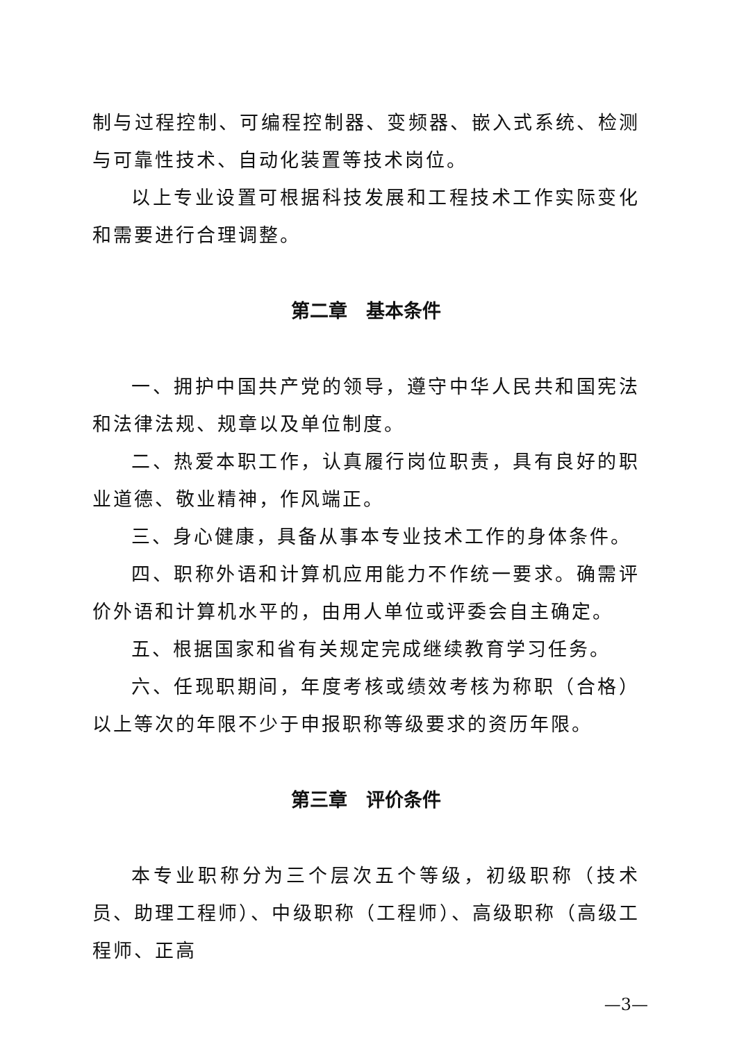制与过程控制、可编程控制器、变频器、嵌入式系统、检测与可靠性技术、自动化装置等技术岗位。
以上专业设置可根据科技发展和工程技术工作实际变化和需要进行合理调整。
第二章　基本条件
一、拥护中国共产党的领导，遵守中华人民共和国宪法和法律法规、规章以及单位制度。
二、热爱本职工作，认真履行岗位职责，具有良好的职业道德、敬业精神，作风端正。
三、身心健康，具备从事本专业技术工作的身体条件。
四、职称外语和计算机应用能力不作统一要求。确需评价外语和计算机水平的，由用人单位或评委会自主确定。
五、根据国家和省有关规定完成继续教育学习任务。
六、任现职期间，年度考核或绩效考核为称职（合格）以上等次的年限不少于申报职称等级要求的资历年限。
第三章　评价条件
本专业职称分为三个层次五个等级，初级职称（技术员、助理工程师）、中级职称（工程师）、高级职称（高级工程师、正高
—3—